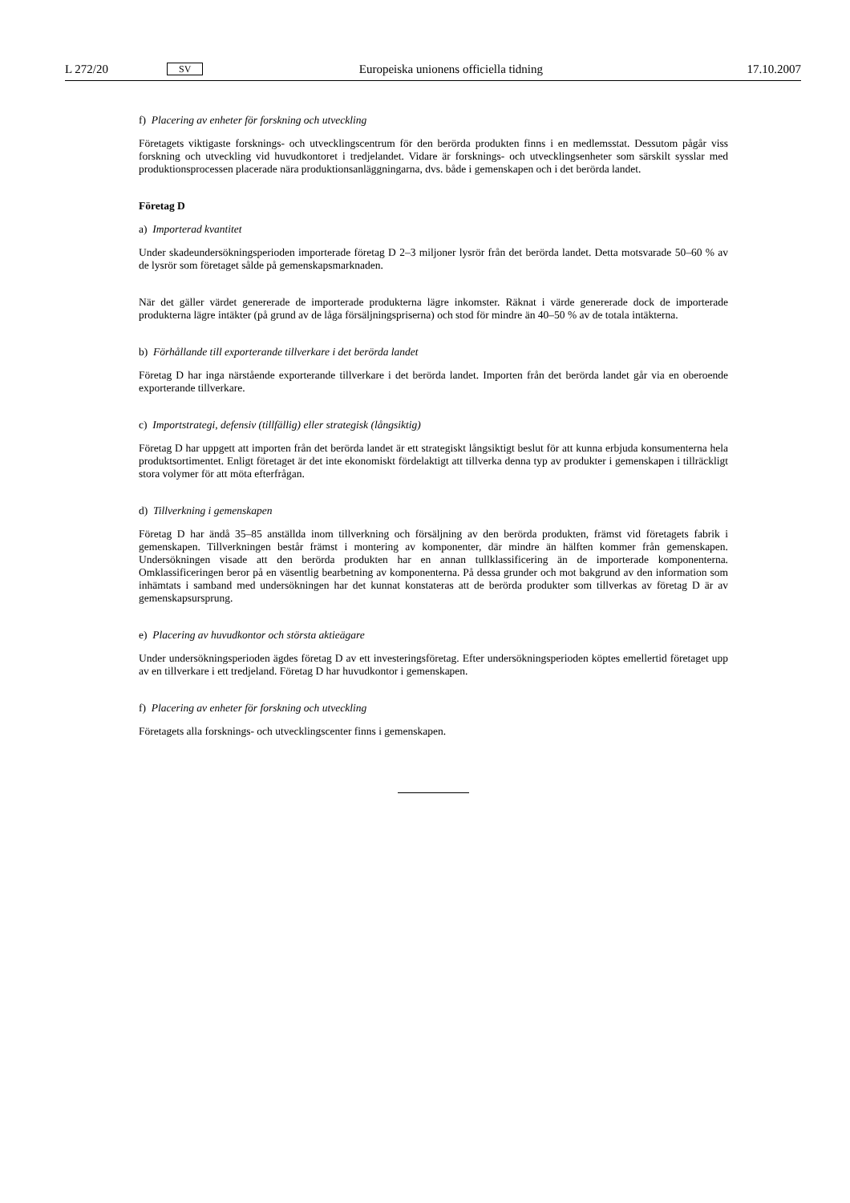L 272/20 SV Europeiska unionens officiella tidning 17.10.2007
f) Placering av enheter för forskning och utveckling
Företagets viktigaste forsknings- och utvecklingscentrum för den berörda produkten finns i en medlemsstat. Dessutom pågår viss forskning och utveckling vid huvudkontoret i tredjelandet. Vidare är forsknings- och utvecklingsenheter som särskilt sysslar med produktionsprocessen placerade nära produktionsanläggningarna, dvs. både i gemenskapen och i det berörda landet.
Företag D
a) Importerad kvantitet
Under skadeundersökningsperioden importerade företag D 2–3 miljoner lysrör från det berörda landet. Detta motsvarade 50–60 % av de lysrör som företaget sålde på gemenskapsmarknaden.
När det gäller värdet genererade de importerade produkterna lägre inkomster. Räknat i värde genererade dock de importerade produkterna lägre intäkter (på grund av de låga försäljningspriserna) och stod för mindre än 40–50 % av de totala intäkterna.
b) Förhållande till exporterande tillverkare i det berörda landet
Företag D har inga närstående exporterande tillverkare i det berörda landet. Importen från det berörda landet går via en oberoende exporterande tillverkare.
c) Importstrategi, defensiv (tillfällig) eller strategisk (långsiktig)
Företag D har uppgett att importen från det berörda landet är ett strategiskt långsiktigt beslut för att kunna erbjuda konsumenterna hela produktsortimentet. Enligt företaget är det inte ekonomiskt fördelaktigt att tillverka denna typ av produkter i gemenskapen i tillräckligt stora volymer för att möta efterfrågan.
d) Tillverkning i gemenskapen
Företag D har ändå 35–85 anställda inom tillverkning och försäljning av den berörda produkten, främst vid företagets fabrik i gemenskapen. Tillverkningen består främst i montering av komponenter, där mindre än hälften kommer från gemenskapen. Undersökningen visade att den berörda produkten har en annan tullklassificering än de importerade komponenterna. Omklassificeringen beror på en väsentlig bearbetning av komponenterna. På dessa grunder och mot bakgrund av den information som inhämtats i samband med undersökningen har det kunnat konstateras att de berörda produkter som tillverkas av företag D är av gemenskapsursprung.
e) Placering av huvudkontor och största aktieägare
Under undersökningsperioden ägdes företag D av ett investeringsföretag. Efter undersökningsperioden köptes emellertid företaget upp av en tillverkare i ett tredjeland. Företag D har huvudkontor i gemenskapen.
f) Placering av enheter för forskning och utveckling
Företagets alla forsknings- och utvecklingscenter finns i gemenskapen.